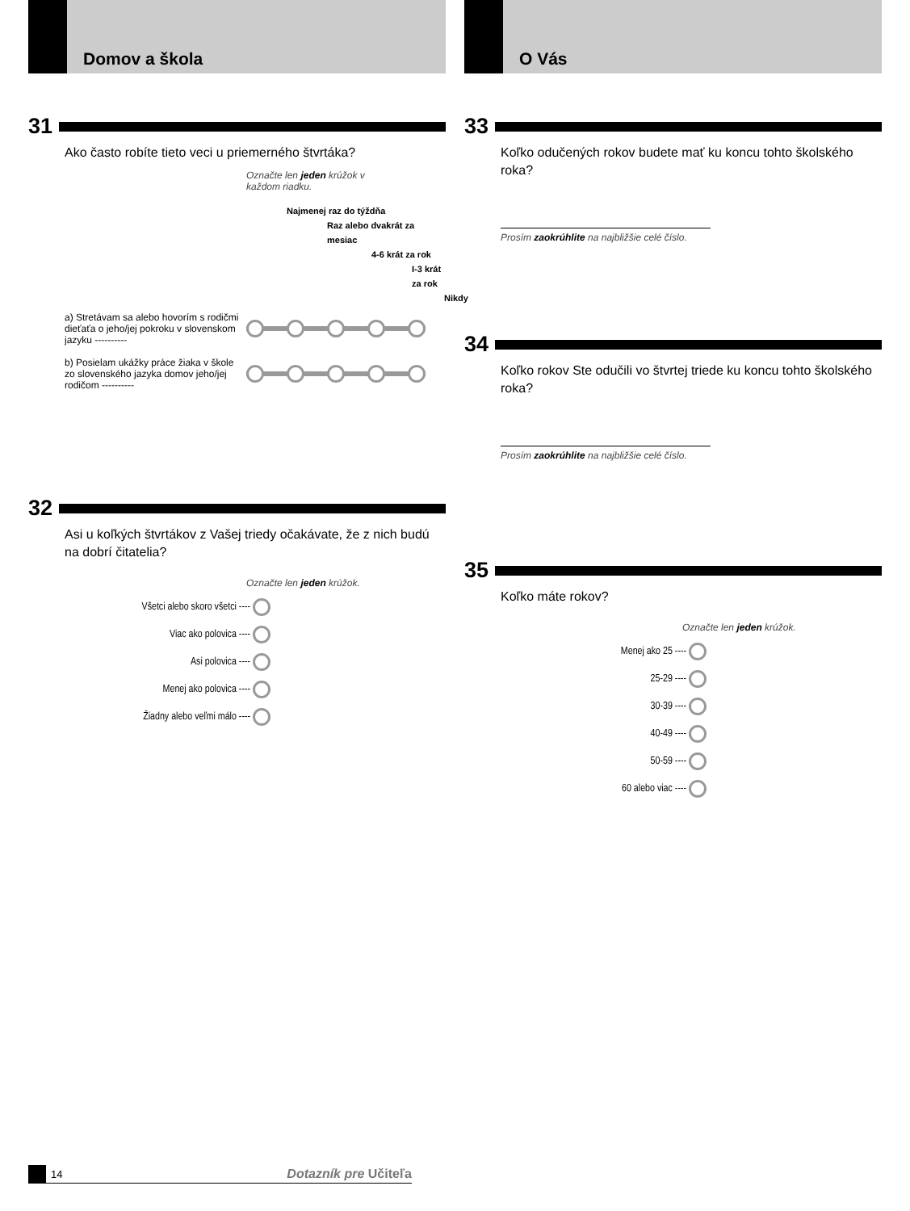Domov a škola
31
Ako často robíte tieto veci u priemerného štvrtáka?
Označte len jeden krúžok v každom riadku.
Najmenej raz do týždňa
Raz alebo dvakrát za mesiac
4-6 krát za rok
I-3 krát
za rok
Nikdy
a) Stretávam sa alebo hovorím s rodičmi dieťaťa o jeho/jej pokroku v slovenskom jazyku ----------
b) Posielam ukážky práce žiaka v škole zo slovenského jazyka domov jeho/jej rodičom ----------
32
Asi u koľkých štvrtákov z Vašej triedy očakávate, že z nich budú na dobrí čitatelia?
Označte len jeden krúžok.
Všetci alebo skoro všetci ----
Viac ako polovica ----
Asi polovica ----
Menej ako polovica ----
Žiadny alebo veľmi málo ----
O Vás
33
Koľko odučených rokov budete mať ku koncu tohto školského roka?
Prosím zaokrúhlite na najbližšie celé číslo.
34
Koľko rokov Ste odučili vo štvrtej triede ku koncu tohto školského roka?
Prosím zaokrúhlite na najbližšie celé číslo.
35
Koľko máte rokov?
Označte len jeden krúžok.
Menej ako 25 ----
25-29 ----
30-39 ----
40-49 ----
50-59 ----
60 alebo viac ----
14 Dotazník pre Učiteľa